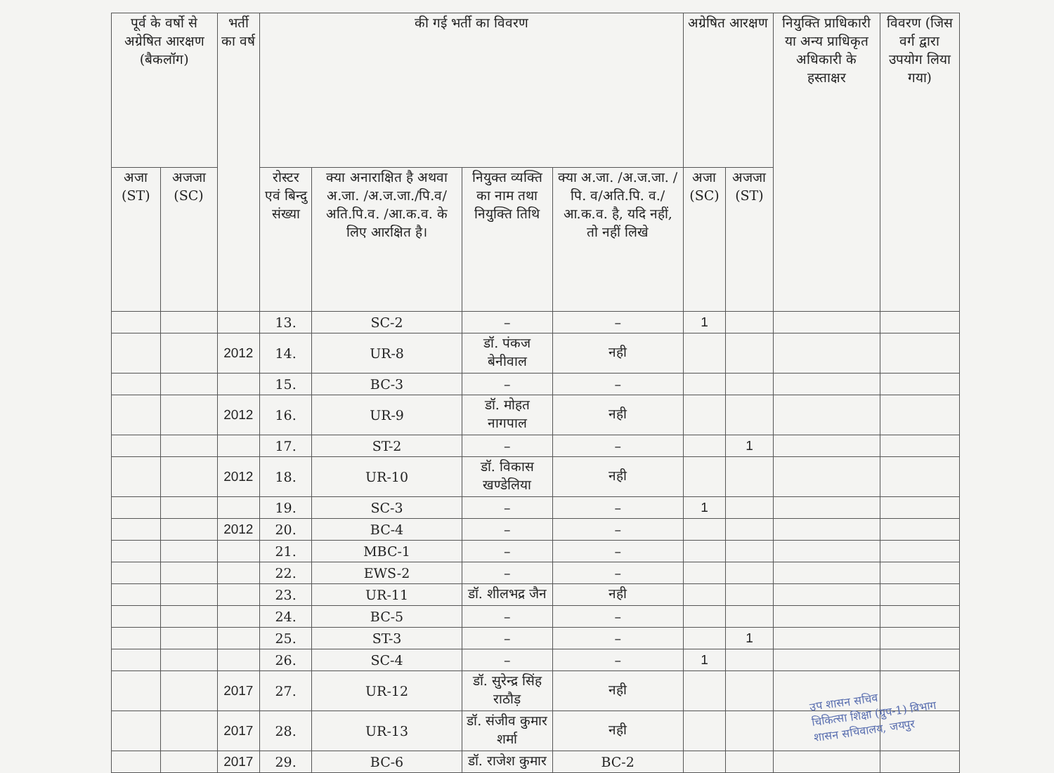| पूर्व के वर्षो से अग्रेषित आरक्षण (बैकलॉग) | | भर्ती का वर्ष | की गई भर्ती का विवरण | | | | अग्रेषित आरक्षण | | नियुक्ति प्राधिकारी या अन्य प्राधिकृत अधिकारी के हस्ताक्षर | विवरण (जिस वर्ग द्वारा उपयोग लिया गया) |
| --- | --- | --- | --- | --- | --- | --- | --- | --- | --- | --- |
| अजा (ST) | अजजा (SC) | | रोस्टर एवं बिन्दु संख्या | क्या अनाराक्षित है अथवा अ.जा. /अ.ज.जा./पि.व/अति.पि.व. /आ.क.व. के लिए आरक्षित है। | नियुक्त व्यक्ति का नाम तथा नियुक्ति तिथि | क्या अ.जा. /अ.ज.जा. /पि. व/अति.पि. व./आ.क.व. है, यदि नहीं, तो नहीं लिखे | अजा (SC) | अजजा (ST) | | |
| | | | 13. | SC-2 | – | – | 1 | | | |
| | | 2012 | 14. | UR-8 | डॉ. पंकज बेनीवाल | नही | | | | |
| | | | 15. | BC-3 | – | – | | | | |
| | | 2012 | 16. | UR-9 | डॉ. मोहत नागपाल | नही | | | | |
| | | | 17. | ST-2 | – | – | | 1 | | |
| | | 2012 | 18. | UR-10 | डॉ. विकास खण्डेलिया | नही | | | | |
| | | | 19. | SC-3 | – | – | 1 | | | |
| | | 2012 | 20. | BC-4 | – | – | | | | |
| | | | 21. | MBC-1 | – | – | | | | |
| | | | 22. | EWS-2 | – | – | | | | |
| | | | 23. | UR-11 | डॉ. शीलभद्र जैन | नही | | | | |
| | | | 24. | BC-5 | – | – | | | | |
| | | | 25. | ST-3 | – | – | | 1 | | |
| | | | 26. | SC-4 | – | – | 1 | | | |
| | | 2017 | 27. | UR-12 | डॉ. सुरेन्द्र सिंह राठौड़ | नही | | | | |
| | | 2017 | 28. | UR-13 | डॉ. संजीव कुमार शर्मा | नही | | | | |
| | | 2017 | 29. | BC-6 | डॉ. राजेश कुमार | BC-2 | | | | |
उप शासन सचिव
चिकित्सा शिक्षा (ग्रुप-1) विभाग
शासन सचिवालय, जयपुर